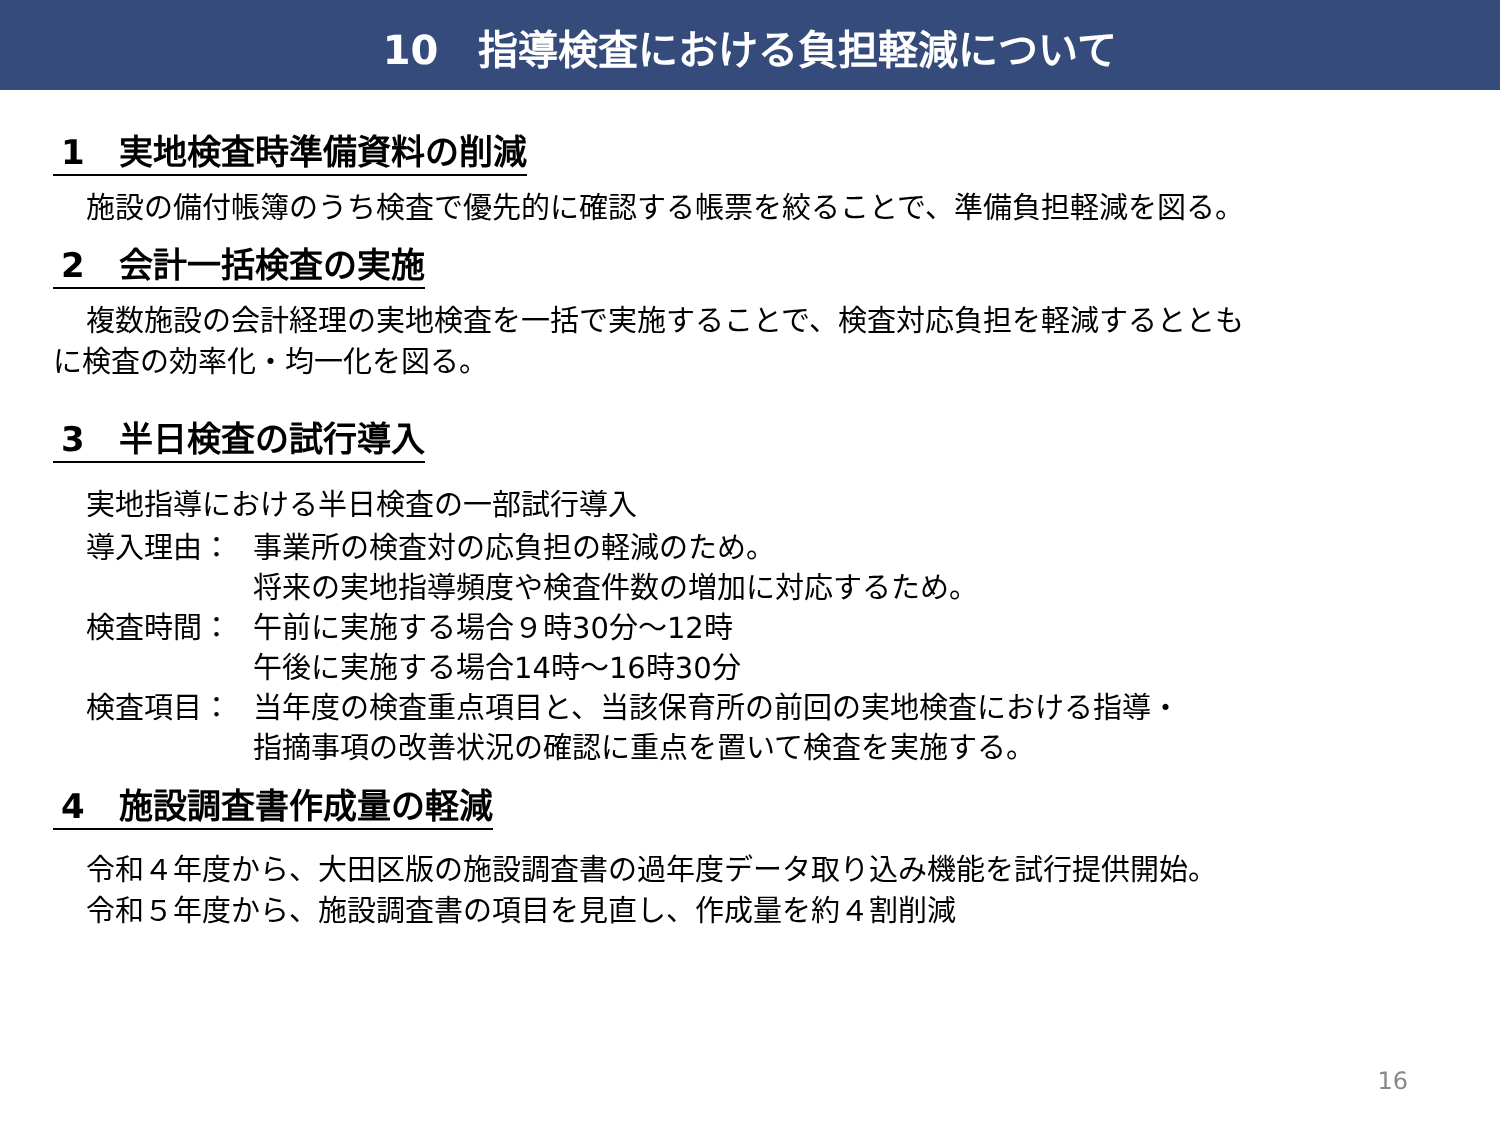10　指導検査における負担軽減について
1　実地検査時準備資料の削減
施設の備付帳簿のうち検査で優先的に確認する帳票を絞ることで、準備負担軽減を図る。
2　会計一括検査の実施
複数施設の会計経理の実地検査を一括で実施することで、検査対応負担を軽減するととも
に検査の効率化・均一化を図る。
3　半日検査の試行導入
実地指導における半日検査の一部試行導入
導入理由： 事業所の検査対の応負担の軽減のため。
将来の実地指導頻度や検査件数の増加に対応するため。
検査時間： 午前に実施する場合９時30分～12時
午後に実施する場合14時～16時30分
検査項目： 当年度の検査重点項目と、当該保育所の前回の実地検査における指導・
指摘事項の改善状況の確認に重点を置いて検査を実施する。
4　施設調査書作成量の軽減
令和４年度から、大田区版の施設調査書の過年度データ取り込み機能を試行提供開始。
令和５年度から、施設調査書の項目を見直し、作成量を約４割削減
16